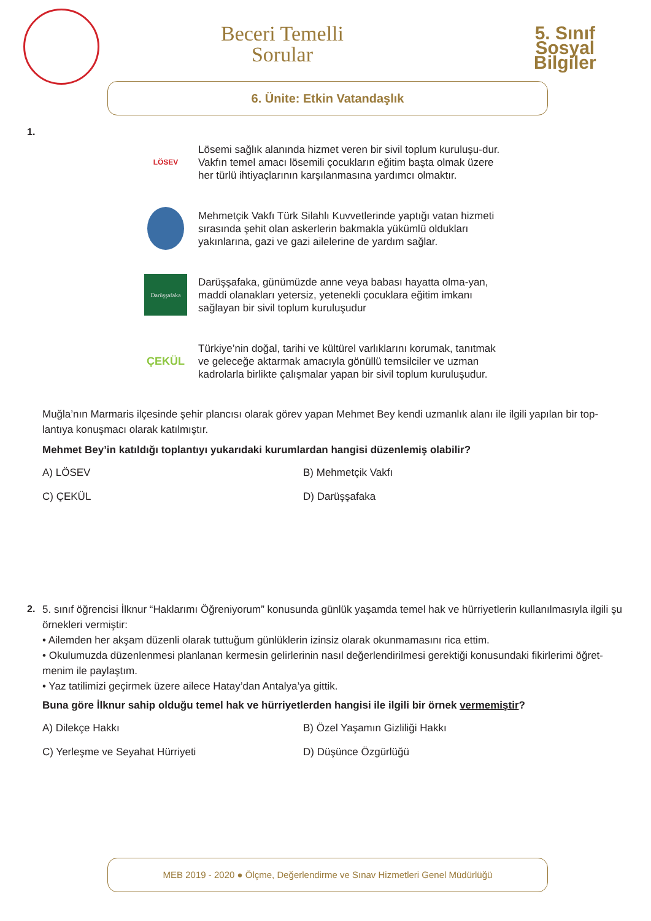Beceri Temelli
Sorular
5. Sınıf
Sosyal
Bilgiler
6. Ünite: Etkin Vatandaşlık
1.
LÖSEV
Lösemi sağlık alanında hizmet veren bir sivil toplum kuruluşu-dur. Vakfın temel amacı lösemili çocukların eğitim başta olmak üzere her türlü ihtiyaçlarının karşılanmasına yardımcı olmaktır.
Mehmetçik Vakfı Türk Silahlı Kuvvetlerinde yaptığı vatan hizmeti sırasında şehit olan askerlerin bakmakla yükümlü oldukları yakınlarına, gazi ve gazi ailelerine de yardım sağlar.
Darüşşafaka
Darüşşafaka, günümüzde anne veya babası hayatta olma-yan, maddi olanakları yetersiz, yetenekli çocuklara eğitim imkanı sağlayan bir sivil toplum kuruluşudur
ÇEKÜL
Türkiye’nin doğal, tarihi ve kültürel varlıklarını korumak, tanıtmak ve geleceğe aktarmak amacıyla gönüllü temsilciler ve uzman kadrolarla birlikte çalışmalar yapan bir sivil toplum kuruluşudur.
Muğla’nın Marmaris ilçesinde şehir plancısı olarak görev yapan Mehmet Bey kendi uzmanlık alanı ile ilgili yapılan bir top-lantıya konuşmacı olarak katılmıştır.
Mehmet Bey’in katıldığı toplantıyı yukarıdaki kurumlardan hangisi düzenlemiş olabilir?
A) LÖSEV
B) Mehmetçik Vakfı
C) ÇEKÜL
D) Darüşşafaka
2.
5. sınıf öğrencisi İlknur “Haklarımı Öğreniyorum” konusunda günlük yaşamda temel hak ve hürriyetlerin kullanılmasıyla ilgili şu örnekleri vermiştir:
• Ailemden her akşam düzenli olarak tuttuğum günlüklerin izinsiz olarak okunmamasını rica ettim.
• Okulumuzda düzenlenmesi planlanan kermesin gelirlerinin nasıl değerlendirilmesi gerektiği konusundaki fikirlerimi öğret-menim ile paylaştım.
• Yaz tatilimizi geçirmek üzere ailece Hatay’dan Antalya’ya gittik.
Buna göre İlknur sahip olduğu temel hak ve hürriyetlerden hangisi ile ilgili bir örnek vermemiştir?
A) Dilekçe Hakkı
B) Özel Yaşamın Gizliliği Hakkı
C) Yerleşme ve Seyahat Hürriyeti
D) Düşünce Özgürlüğü
MEB 2019 - 2020 ● Ölçme, Değerlendirme ve Sınav Hizmetleri Genel Müdürlüğü